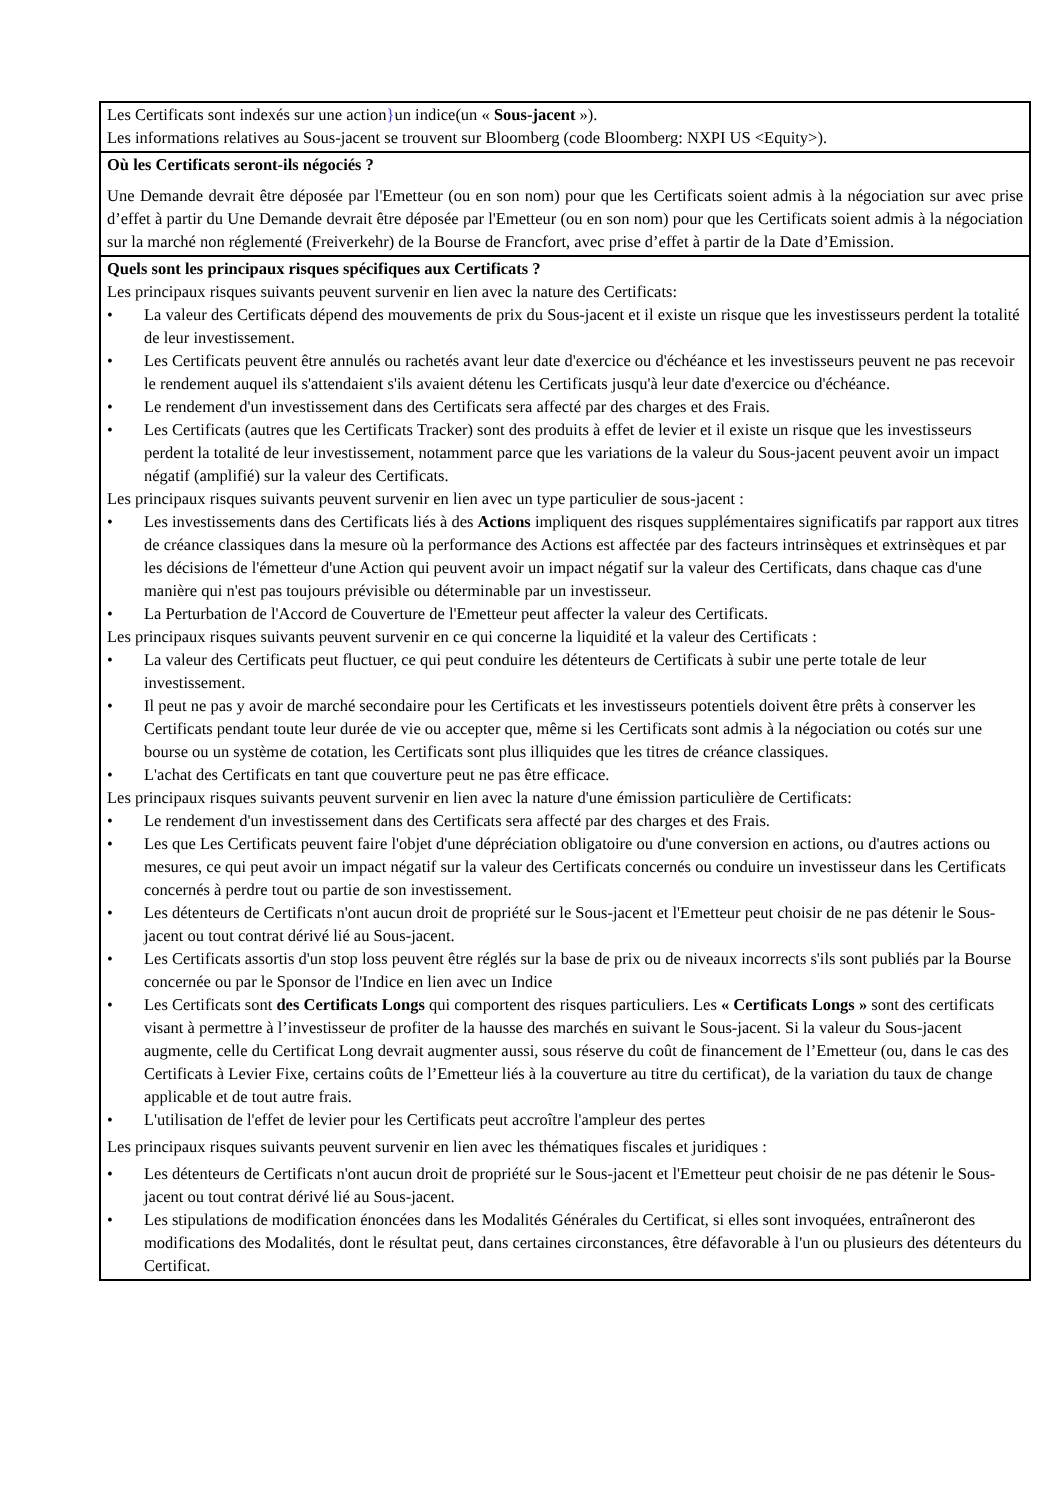Les Certificats sont indexés sur une action}un indice(un « Sous-jacent »).
Les informations relatives au Sous-jacent se trouvent sur Bloomberg (code Bloomberg: NXPI US <Equity>).
Où les Certificats seront-ils négociés ?
Une Demande devrait être déposée par l'Emetteur (ou en son nom) pour que les Certificats soient admis à la négociation sur avec prise d’effet à partir du Une Demande devrait être déposée par l'Emetteur (ou en son nom) pour que les Certificats soient admis à la négociation sur la marché non réglementé (Freiverkehr) de la Bourse de Francfort, avec prise d’effet à partir de la Date d’Emission.
Quels sont les principaux risques spécifiques aux Certificats ?
Les principaux risques suivants peuvent survenir en lien avec la nature des Certificats:
• La valeur des Certificats dépend des mouvements de prix du Sous-jacent et il existe un risque que les investisseurs perdent la totalité de leur investissement.
• Les Certificats peuvent être annulés ou rachetés avant leur date d'exercice ou d'échéance et les investisseurs peuvent ne pas recevoir le rendement auquel ils s'attendaient s'ils avaient détenu les Certificats jusqu'à leur date d'exercice ou d'échéance.
• Le rendement d'un investissement dans des Certificats sera affecté par des charges et des Frais.
• Les Certificats (autres que les Certificats Tracker) sont des produits à effet de levier et il existe un risque que les investisseurs perdent la totalité de leur investissement, notamment parce que les variations de la valeur du Sous-jacent peuvent avoir un impact négatif (amplifié) sur la valeur des Certificats.
Les principaux risques suivants peuvent survenir en lien avec un type particulier de sous-jacent :
• Les investissements dans des Certificats liés à des Actions impliquent des risques supplémentaires significatifs par rapport aux titres de créance classiques dans la mesure où la performance des Actions est affectée par des facteurs intrinsèques et extrinsèques et par les décisions de l'émetteur d'une Action qui peuvent avoir un impact négatif sur la valeur des Certificats, dans chaque cas d'une manière qui n'est pas toujours prévisible ou déterminable par un investisseur.
• La Perturbation de l'Accord de Couverture de l'Emetteur peut affecter la valeur des Certificats.
Les principaux risques suivants peuvent survenir en ce qui concerne la liquidité et la valeur des Certificats :
• La valeur des Certificats peut fluctuer, ce qui peut conduire les détenteurs de Certificats à subir une perte totale de leur investissement.
• Il peut ne pas y avoir de marché secondaire pour les Certificats et les investisseurs potentiels doivent être prêts à conserver les Certificats pendant toute leur durée de vie ou accepter que, même si les Certificats sont admis à la négociation ou cotés sur une bourse ou un système de cotation, les Certificats sont plus illiquides que les titres de créance classiques.
• L'achat des Certificats en tant que couverture peut ne pas être efficace.
Les principaux risques suivants peuvent survenir en lien avec la nature d'une émission particulière de Certificats:
• Le rendement d'un investissement dans des Certificats sera affecté par des charges et des Frais.
• Les que Les Certificats peuvent faire l'objet d'une dépréciation obligatoire ou d'une conversion en actions, ou d'autres actions ou mesures, ce qui peut avoir un impact négatif sur la valeur des Certificats concernés ou conduire un investisseur dans les Certificats concernés à perdre tout ou partie de son investissement.
• Les détenteurs de Certificats n'ont aucun droit de propriété sur le Sous-jacent et l'Emetteur peut choisir de ne pas détenir le Sous-jacent ou tout contrat dérivé lié au Sous-jacent.
• Les Certificats assortis d'un stop loss peuvent être réglés sur la base de prix ou de niveaux incorrects s'ils sont publiés par la Bourse concernée ou par le Sponsor de l'Indice en lien avec un Indice
• Les Certificats sont des Certificats Longs qui comportent des risques particuliers. Les « Certificats Longs » sont des certificats visant à permettre à l’investisseur de profiter de la hausse des marchés en suivant le Sous-jacent. Si la valeur du Sous-jacent augmente, celle du Certificat Long devrait augmenter aussi, sous réserve du coût de financement de l’Emetteur (ou, dans le cas des Certificats à Levier Fixe, certains coûts de l’Emetteur liés à la couverture au titre du certificat), de la variation du taux de change applicable et de tout autre frais.
• L'utilisation de l'effet de levier pour les Certificats peut accroître l'ampleur des pertes
Les principaux risques suivants peuvent survenir en lien avec les thématiques fiscales et juridiques :
• Les détenteurs de Certificats n'ont aucun droit de propriété sur le Sous-jacent et l'Emetteur peut choisir de ne pas détenir le Sous-jacent ou tout contrat dérivé lié au Sous-jacent.
• Les stipulations de modification énoncées dans les Modalités Générales du Certificat, si elles sont invoquées, entraîneront des modifications des Modalités, dont le résultat peut, dans certaines circonstances, être défavorable à l'un ou plusieurs des détenteurs du Certificat.